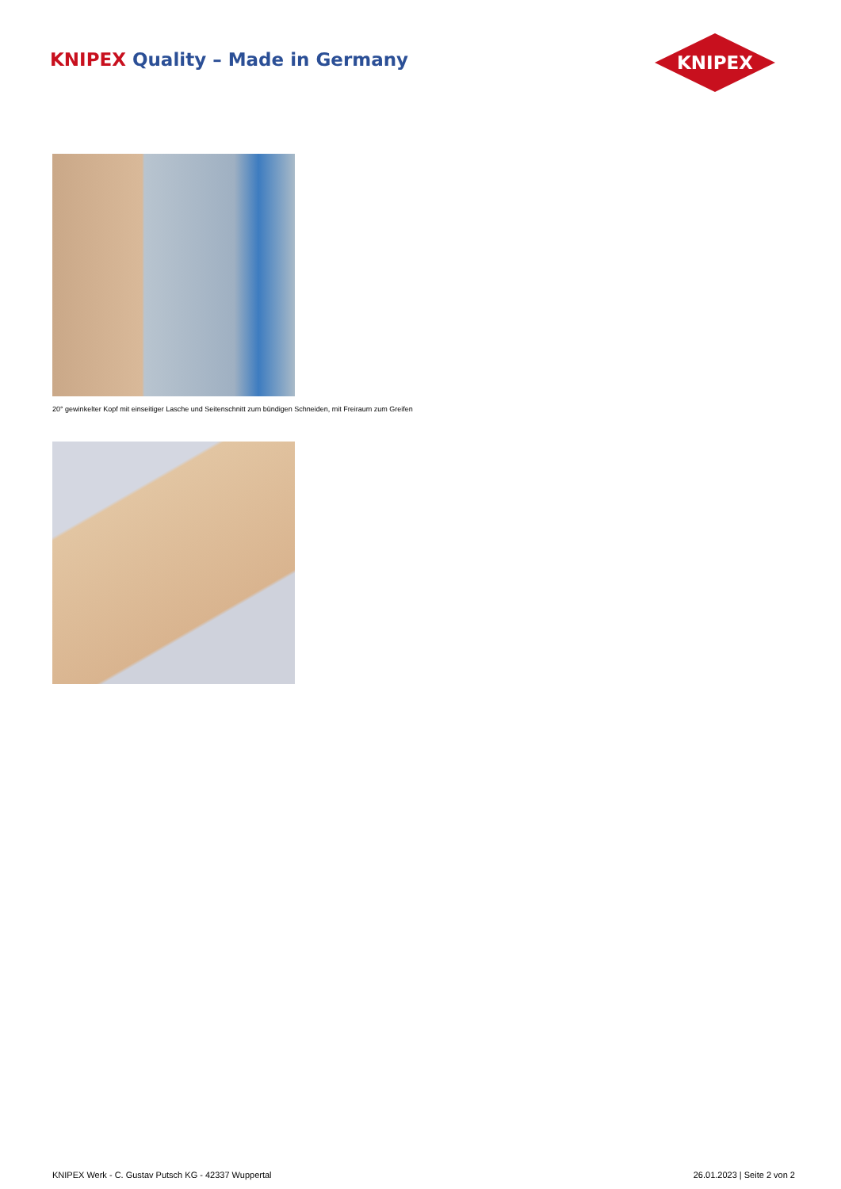KNIPEX Quality – Made in Germany
KNIPEX
20° gewinkelter Kopf mit einseitiger Lasche und Seitenschnitt zum bündigen Schneiden, mit Freiraum zum Greifen
KNIPEX Werk - C. Gustav Putsch KG - 42337 Wuppertal 26.01.2023 | Seite 2 von 2